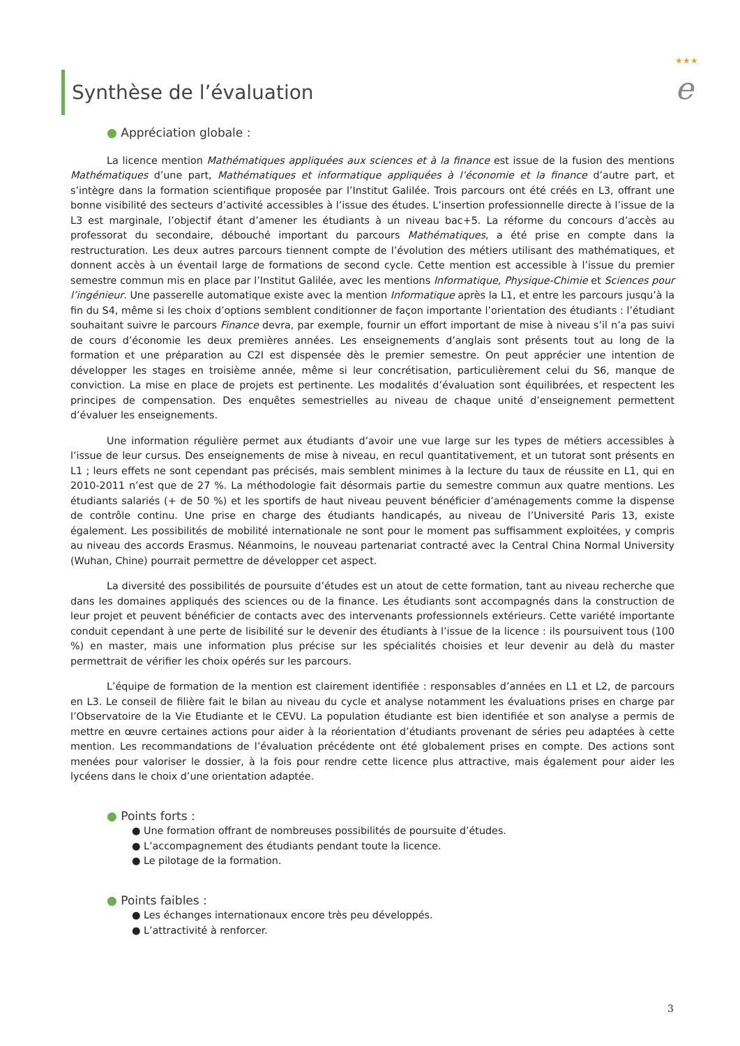★★★
e
Synthèse de l’évaluation
● Appréciation globale :
La licence mention Mathématiques appliquées aux sciences et à la finance est issue de la fusion des mentions Mathématiques d’une part, Mathématiques et informatique appliquées à l’économie et la finance d’autre part, et s’intègre dans la formation scientifique proposée par l’Institut Galilée. Trois parcours ont été créés en L3, offrant une bonne visibilité des secteurs d’activité accessibles à l’issue des études. L’insertion professionnelle directe à l’issue de la L3 est marginale, l’objectif étant d’amener les étudiants à un niveau bac+5. La réforme du concours d’accès au professorat du secondaire, débouché important du parcours Mathématiques, a été prise en compte dans la restructuration. Les deux autres parcours tiennent compte de l’évolution des métiers utilisant des mathématiques, et donnent accès à un éventail large de formations de second cycle. Cette mention est accessible à l’issue du premier semestre commun mis en place par l’Institut Galilée, avec les mentions Informatique, Physique-Chimie et Sciences pour l’ingénieur. Une passerelle automatique existe avec la mention Informatique après la L1, et entre les parcours jusqu’à la fin du S4, même si les choix d’options semblent conditionner de façon importante l’orientation des étudiants : l’étudiant souhaitant suivre le parcours Finance devra, par exemple, fournir un effort important de mise à niveau s’il n’a pas suivi de cours d’économie les deux premières années. Les enseignements d’anglais sont présents tout au long de la formation et une préparation au C2I est dispensée dès le premier semestre. On peut apprécier une intention de développer les stages en troisième année, même si leur concrétisation, particulièrement celui du S6, manque de conviction. La mise en place de projets est pertinente. Les modalités d’évaluation sont équilibrées, et respectent les principes de compensation. Des enquêtes semestrielles au niveau de chaque unité d’enseignement permettent d’évaluer les enseignements.
Une information régulière permet aux étudiants d’avoir une vue large sur les types de métiers accessibles à l’issue de leur cursus. Des enseignements de mise à niveau, en recul quantitativement, et un tutorat sont présents en L1 ; leurs effets ne sont cependant pas précisés, mais semblent minimes à la lecture du taux de réussite en L1, qui en 2010-2011 n’est que de 27 %. La méthodologie fait désormais partie du semestre commun aux quatre mentions. Les étudiants salariés (+ de 50 %) et les sportifs de haut niveau peuvent bénéficier d’aménagements comme la dispense de contrôle continu. Une prise en charge des étudiants handicapés, au niveau de l’Université Paris 13, existe également. Les possibilités de mobilité internationale ne sont pour le moment pas suffisamment exploitées, y compris au niveau des accords Erasmus. Néanmoins, le nouveau partenariat contracté avec la Central China Normal University (Wuhan, Chine) pourrait permettre de développer cet aspect.
La diversité des possibilités de poursuite d’études est un atout de cette formation, tant au niveau recherche que dans les domaines appliqués des sciences ou de la finance. Les étudiants sont accompagnés dans la construction de leur projet et peuvent bénéficier de contacts avec des intervenants professionnels extérieurs. Cette variété importante conduit cependant à une perte de lisibilité sur le devenir des étudiants à l’issue de la licence : ils poursuivent tous (100 %) en master, mais une information plus précise sur les spécialités choisies et leur devenir au delà du master permettrait de vérifier les choix opérés sur les parcours.
L’équipe de formation de la mention est clairement identifiée : responsables d’années en L1 et L2, de parcours en L3. Le conseil de filière fait le bilan au niveau du cycle et analyse notamment les évaluations prises en charge par l’Observatoire de la Vie Etudiante et le CEVU. La population étudiante est bien identifiée et son analyse a permis de mettre en œuvre certaines actions pour aider à la réorientation d’étudiants provenant de séries peu adaptées à cette mention. Les recommandations de l’évaluation précédente ont été globalement prises en compte. Des actions sont menées pour valoriser le dossier, à la fois pour rendre cette licence plus attractive, mais également pour aider les lycéens dans le choix d’une orientation adaptée.
● Points forts :
● Une formation offrant de nombreuses possibilités de poursuite d’études.
● L’accompagnement des étudiants pendant toute la licence.
● Le pilotage de la formation.
● Points faibles :
● Les échanges internationaux encore très peu développés.
● L’attractivité à renforcer.
3